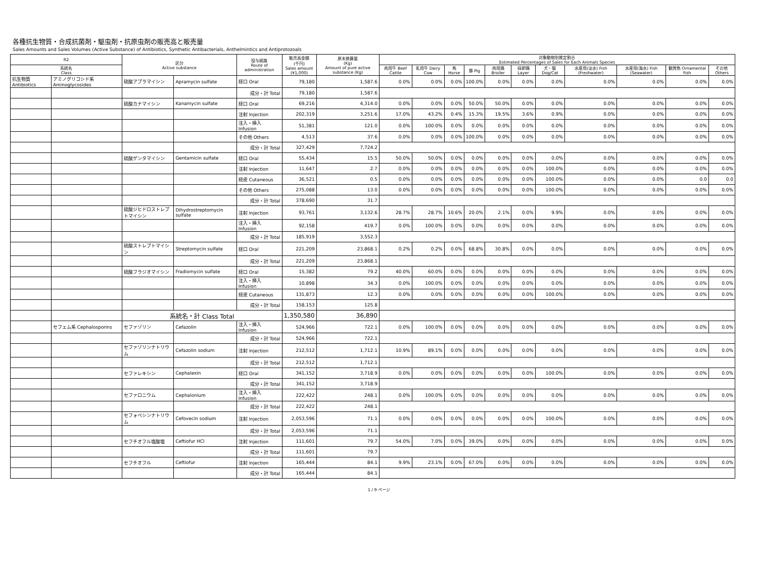各種抗生物質・合成抗菌剤・駆虫剤・抗原虫剤の販売高と販売量
Sales Amounts and Sales Volumes (Active Substance) of Antibiotics, Synthetic Antibacterials, Anthelmintics and Antiprotozoals
| R2 | | 区分 Active substance | | 投与経路 Route of administration | 販売高金額 (千円) Sales amount (¥1,000) | 原末換算量 (Kg) Amount of pure active substance (Kg) | 対象動物別推定割合 Estimated Percentages of Sales for Each Animals Species | | | | | | | | | | |
| --- | --- | --- | --- | --- | --- | --- | --- | --- | --- | --- | --- | --- | --- | --- | --- | --- | --- |
| 系統名 Class | | | | | | | 肉用牛 Beef Cattle | 乳用牛 Dairy Cow | 馬 Horse | 豚 Pig | 肉用鶏 Broiler | 採卵鶏 Layer | 犬・猫 Dog/Cat | 水産用(淡水) Fish (Freshwater) | 水産用(海水) Fish (Seawater) | 観賞魚 Ornamental Fish | その他 Others |
| 抗生物質 Antibiotics | アミノグリコシド系 Aminoglycosides | 硫酸アプラマイシン | Apramycin sulfate | 経口 Oral | 79,180 | 1,587.6 | 0.0% | 0.0% | 0.0% | 100.0% | 0.0% | 0.0% | 0.0% | 0.0% | 0.0% | 0.0% | 0.0% |
| | | | | 成分・計 Total | 79,180 | 1,587.6 | | | | | | | | | | | |
| | | 硫酸カナマイシン | Kanamycin sulfate | 経口 Oral | 69,216 | 4,314.0 | 0.0% | 0.0% | 0.0% | 50.0% | 50.0% | 0.0% | 0.0% | 0.0% | 0.0% | 0.0% | 0.0% |
| | | | | 注射 Injection | 202,319 | 3,251.6 | 17.0% | 43.2% | 0.4% | 15.3% | 19.5% | 3.6% | 0.9% | 0.0% | 0.0% | 0.0% | 0.0% |
| | | | | 注入・挿入 Infusion | 51,381 | 121.0 | 0.0% | 100.0% | 0.0% | 0.0% | 0.0% | 0.0% | 0.0% | 0.0% | 0.0% | 0.0% | 0.0% |
| | | | | その他 Others | 4,513 | 37.6 | 0.0% | 0.0% | 0.0% | 100.0% | 0.0% | 0.0% | 0.0% | 0.0% | 0.0% | 0.0% | 0.0% |
| | | | | 成分・計 Total | 327,429 | 7,724.2 | | | | | | | | | | | |
| | | 硫酸ゲンタマイシン | Gentamicin sulfate | 経口 Oral | 55,434 | 15.5 | 50.0% | 50.0% | 0.0% | 0.0% | 0.0% | 0.0% | 0.0% | 0.0% | 0.0% | 0.0% | 0.0% |
| | | | | 注射 Injection | 11,647 | 2.7 | 0.0% | 0.0% | 0.0% | 0.0% | 0.0% | 0.0% | 100.0% | 0.0% | 0.0% | 0.0% | 0.0% |
| | | | | 経皮 Cutaneous | 36,521 | 0.5 | 0.0% | 0.0% | 0.0% | 0.0% | 0.0% | 0.0% | 100.0% | 0.0% | 0.0% | 0.0 | 0.0 |
| | | | | その他 Others | 275,088 | 13.0 | 0.0% | 0.0% | 0.0% | 0.0% | 0.0% | 0.0% | 100.0% | 0.0% | 0.0% | 0.0% | 0.0% |
| | | | | 成分・計 Total | 378,690 | 31.7 | | | | | | | | | | | |
| | | 硫酸ジヒドロストレプトマイシン | Dihydrostreptomycin sulfate | 注射 Injection | 93,761 | 3,132.6 | 28.7% | 28.7% | 10.6% | 20.0% | 2.1% | 0.0% | 9.9% | 0.0% | 0.0% | 0.0% | 0.0% |
| | | | | 注入・挿入 Infusion | 92,158 | 419.7 | 0.0% | 100.0% | 0.0% | 0.0% | 0.0% | 0.0% | 0.0% | 0.0% | 0.0% | 0.0% | 0.0% |
| | | | | 成分・計 Total | 185,919 | 3,552.3 | | | | | | | | | | | |
| | | 硫酸ストレプトマイシン | Streptomycin sulfate | 経口 Oral | 221,209 | 23,868.1 | 0.2% | 0.2% | 0.0% | 68.8% | 30.8% | 0.0% | 0.0% | 0.0% | 0.0% | 0.0% | 0.0% |
| | | | | 成分・計 Total | 221,209 | 23,868.1 | | | | | | | | | | | |
| | | 硫酸フラジオマイシン | Fradiomycin sulfate | 経口 Oral | 15,382 | 79.2 | 40.0% | 60.0% | 0.0% | 0.0% | 0.0% | 0.0% | 0.0% | 0.0% | 0.0% | 0.0% | 0.0% |
| | | | | 注入・挿入 Infusion | 10,898 | 34.3 | 0.0% | 100.0% | 0.0% | 0.0% | 0.0% | 0.0% | 0.0% | 0.0% | 0.0% | 0.0% | 0.0% |
| | | | | 経皮 Cutaneous | 131,873 | 12.3 | 0.0% | 0.0% | 0.0% | 0.0% | 0.0% | 0.0% | 100.0% | 0.0% | 0.0% | 0.0% | 0.0% |
| | | | | 成分・計 Total | 158,153 | 125.8 | | | | | | | | | | | |
| | | 系統名・計 Class Total | | | 1,350,580 | 36,890 | | | | | | | | | | | |
| | セフェム系 Cephalosporins | セファゾリン | Cefazolin | 注入・挿入 Infusion | 524,966 | 722.1 | 0.0% | 100.0% | 0.0% | 0.0% | 0.0% | 0.0% | 0.0% | 0.0% | 0.0% | 0.0% | 0.0% |
| | | | | 成分・計 Total | 524,966 | 722.1 | | | | | | | | | | | |
| | | セファゾリンナトリウム | Cefazolin sodium | 注射 Injection | 212,512 | 1,712.1 | 10.9% | 89.1% | 0.0% | 0.0% | 0.0% | 0.0% | 0.0% | 0.0% | 0.0% | 0.0% | 0.0% |
| | | | | 成分・計 Total | 212,512 | 1,712.1 | | | | | | | | | | | |
| | | セファレキシン | Cephalexin | 経口 Oral | 341,152 | 3,718.9 | 0.0% | 0.0% | 0.0% | 0.0% | 0.0% | 0.0% | 100.0% | 0.0% | 0.0% | 0.0% | 0.0% |
| | | | | 成分・計 Total | 341,152 | 3,718.9 | | | | | | | | | | | |
| | | セファロニウム | Cephalonium | 注入・挿入 Infusion | 222,422 | 248.1 | 0.0% | 100.0% | 0.0% | 0.0% | 0.0% | 0.0% | 0.0% | 0.0% | 0.0% | 0.0% | 0.0% |
| | | | | 成分・計 Total | 222,422 | 248.1 | | | | | | | | | | | |
| | | セフォベシンナトリウム | Cefovecin sodium | 注射 Injection | 2,053,596 | 71.1 | 0.0% | 0.0% | 0.0% | 0.0% | 0.0% | 0.0% | 100.0% | 0.0% | 0.0% | 0.0% | 0.0% |
| | | | | 成分・計 Total | 2,053,596 | 71.1 | | | | | | | | | | | |
| | | セフチオフル塩酸塩 | Ceftiofur HCl | 注射 Injection | 111,601 | 79.7 | 54.0% | 7.0% | 0.0% | 39.0% | 0.0% | 0.0% | 0.0% | 0.0% | 0.0% | 0.0% | 0.0% |
| | | | | 成分・計 Total | 111,601 | 79.7 | | | | | | | | | | | |
| | | セフチオフル | Ceftiofur | 注射 Injection | 165,444 | 84.1 | 9.9% | 23.1% | 0.0% | 67.0% | 0.0% | 0.0% | 0.0% | 0.0% | 0.0% | 0.0% | 0.0% |
| | | | | 成分・計 Total | 165,444 | 84.1 | | | | | | | | | | | |
1 / 9 ページ